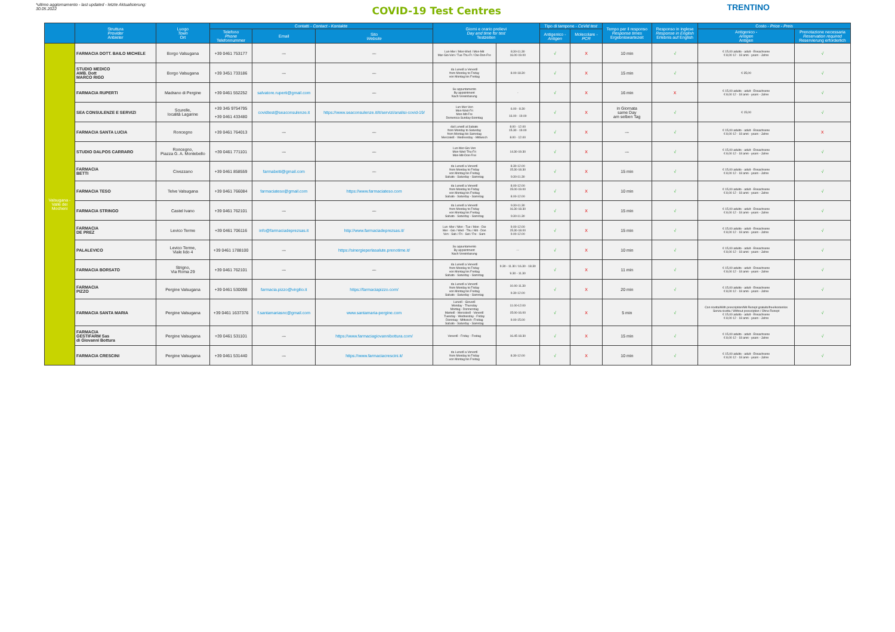*ultimo aggiornamento - last updated - letzte Aktualisierung:
30.05.2022
COVID-19 Test Centres
TRENTINO
| | Struttura Provider Anbieter | Luogo Town Ort | Contatti - Contact - Kontakte | | | Giorni e orario prelievi Day and time for test Testzeiten | | Tipo di tampone - CoVid test | | Tempo per il responso Response times Ergebniswartezeit | Responso in inglese Response in English Erlebnis auf English | Costo - Price - Preis | |
| --- | --- | --- | --- | --- | --- | --- | --- | --- | --- | --- | --- | --- | --- |
| | | | Telefono Phone Telefonnummer | Email | Sito Website | | | Antigenico - Antigen | Molecolare - PCR | | | Antigenico - Antigen Antigen | Prenotazione necessaria Reservation required Reservierung erforderlich |
| Valsugana - Valle dei Mocheni | FARMACIA DOTT. BAILO MICHELE | Borgo Valsugana | +39 0461 753177 | --- | --- | Lun-Mer / Mon-Wed / Mon-Mit Mar-Gio-Ven / Tue-Thu-Fr / Die-Don-Fre | 8.30-11.30 16.00-19.00 | √ | X | 10 min | √ | € 15,00 adulto - adult - Erwachsene € 8,00 12 - 18 anni - years - Jahre | √ |
| | STUDIO MEDICO AMB. Dott MARCO RIGO | Borgo Valsugana | +39 3451 733186 | --- | --- | da Lunedì a Venerdì from Monday to Friday von Montag bis Freitag | 8.00-18.30 | √ | X | 15 min | √ | € 35,00 | √ |
| | FARMACIA RUPERTI | Madrano di Pergine | +39 0461 552252 | salvatore.ruperti@gmail.com | --- | Su appuntamento By appointment Nach Vereinbarung | - | √ | X | 16 min | X | € 15,00 adulto - adult - Erwachsene € 8,00 12 - 18 anni - years - Jahre | √ |
| | SEA CONSULENZE E SERVIZI | Scurelle, località Lagarine | +39 345 9754795 +39 0461 433480 | covidtest@seaconsulenze.it | https://www.seaconsulenze.it/it/servizi/analisi-covid-19/ | Lun-Mer-Ven Mon-Wed-Fri Mon-Mit-Fre Domenica-Sunday-Sonntag | 6.00 - 8.30 16.00 - 19.00 | √ | X | in Giornata same Day am selben Tag | √ | € 15,00 | √ |
| | FARMACIA SANTA LUCIA | Roncegno | +39 0461 764013 | --- | --- | dal Lunedì al Sabato from Monday to Saturday from Montag bis Samstag Mercoledì - Wednesday - Mittwoch | 8.00 - 12.00 15.30 - 19.00 8.00 - 12.00 | √ | X | --- | √ | € 15,00 adulto - adult - Erwachsene € 8,00 12 - 18 anni - years - Jahre | X |
| | STUDIO DALPOS CARRARO | Roncegno, Piazza G. A. Montebello | +39 0461 771101 | --- | --- | Lun-Mer-Gio-Ven Mon-Wed-Thu-Fri Mon-Mit-Don-Frei | 14.30-19.30 | √ | X | --- | √ | € 15,00 adulto - adult - Erwachsene € 8,00 12 - 18 anni - years - Jahre | √ |
| | FARMACIA BETTI | Civezzano | +39 0461 858559 | farmabetti@gmail.com | --- | da Lunedì a Venerdì from Monday to Friday von Montag bis Freitag Sabato - Saturday - Samstag | 8.30-12.00 15.30-18.30 9.30-11.30 | √ | X | 15 min | √ | € 15,00 adulto - adult - Erwachsene € 8,00 12 - 18 anni - years - Jahre | √ |
| | FARMACIA TESO | Telve Valsugana | +39 0461 766084 | farmaciateso@gmail.com | https://www.farmaciateso.com | da Lunedì a Venerdì from Monday to Friday von Montag bis Freitag Sabato - Saturday - Samstag | 8.00-12.00 15.00-19.00 8.00-12.00 | √ | X | 10 min | √ | € 15,00 adulto - adult - Erwachsene € 8,00 12 - 18 anni - years - Jahre | √ |
| | FARMACIA STRINGO | Castel Ivano | +39 0461 762101 | --- | --- | da Lunedì a Venerdì from Monday to Friday von Montag bis Freitag Sabato - Saturday - Samstag | 9.30-11.30 16.30-18.30 9.30-11.30 | √ | X | 15 min | √ | € 15,00 adulto - adult - Erwachsene € 8,00 12 - 18 anni - years - Jahre | √ |
| | FARMACIA DE PREZ | Levico Terme | +39 0461 706116 | info@farmaciadeprezsas.it | http://www.farmaciadeprezsas.it/ | Lun -Mer / Mon - Tue / Mon - Die Mer - Gio / Wed - Thu / Mit - Don Ven - Sab / Fri - Sat / Fre - Sam | 9.00-12.00 15.30-18.00 9.00-12.00 | √ | X | 15 min | √ | € 15,00 adulto - adult - Erwachsene € 8,00 12 - 18 anni - years - Jahre | √ |
| | PALALEVICO | Levico Terme, Viale lido 4 | +39 0461 1788100 | --- | https://sinergieperlasalute.prenotime.it/ | Su appuntamento By appointment Nach Vereinbarung | --- | √ | X | 10 min | √ | € 15,00 adulto - adult - Erwachsene € 8,00 12 - 18 anni - years - Jahre | √ |
| | FARMACIA BORSATO | Strigno, Via Roma 29 | +39 0461 762101 | --- | --- | da Lunedì a Venerdì from Monday to Friday von Montag bis Freitag Sabato - Saturday - Samstag | 9.30 - 11.30 / 16.30 - 18.30 9.30 - 11.30 | √ | X | 11 min | √ | € 15,00 adulto - adult - Erwachsene € 8,00 12 - 18 anni - years - Jahre | √ |
| | FARMACIA PIZZO | Pergine Valsugana | +39 0461 530098 | farmacia.pizzo@virgilio.it | https://farmaciapizzo.com/ | da Lunedì a Venerdì from Monday to Friday von Montag bis Freitag Sabato - Saturday - Samstag | 10.00-11.30 9.30-12.00 | √ | X | 20 min | √ | € 15,00 adulto - adult - Erwachsene € 8,00 12 - 18 anni - years - Jahre | √ |
| | FARMACIA SANTA MARIA | Pergine Valsugana | +39 0461 1637376 | f.santamariasnc@gmail.com | www.santamaria-pergine.com | Lunedì - Giovedì Monday - Thursday Montag - Donnerstag Martedì - Mercoledì - Venerdì Tuesday - Wednesday - Friday Dienstag - Mittwoch -Freitag Sabato - Saturday - Samstag | 11.00-12.00 15.00-16.00 9.00-15.00 | √ | X | 5 min | √ | Con ricetta/With prescription/Mit Rezept gratuito/free/kostenlos Senza ricetta / Without prescription / Ohne Rezept € 15,00 adulto - adult - Erwachsene € 8,00 12 - 18 anni - years - Jahre | √ |
| | FARMACIA GESTIFARM Sas di Giovanni Bottura | Pergine Valsugana | +39 0461 531101 | --- | https://www.farmaciagiovannibottura.com/ | Venerdì - Friday - Freitag | 16.45-18.30 | √ | X | 15 min | √ | € 15,00 adulto - adult - Erwachsene € 8,00 12 - 18 anni - years - Jahre | √ |
| | FARMACIA CRESCINI | Pergine Valsugana | +39 0461 531440 | --- | https://www.farmaciacrescini.it/ | da Lunedì a Venerdì from Monday to Friday von Montag bis Freitag | 8.30-12.00 | √ | X | 10 min | √ | € 15,00 adulto - adult - Erwachsene € 8,00 12 - 18 anni - years - Jahre | √ |